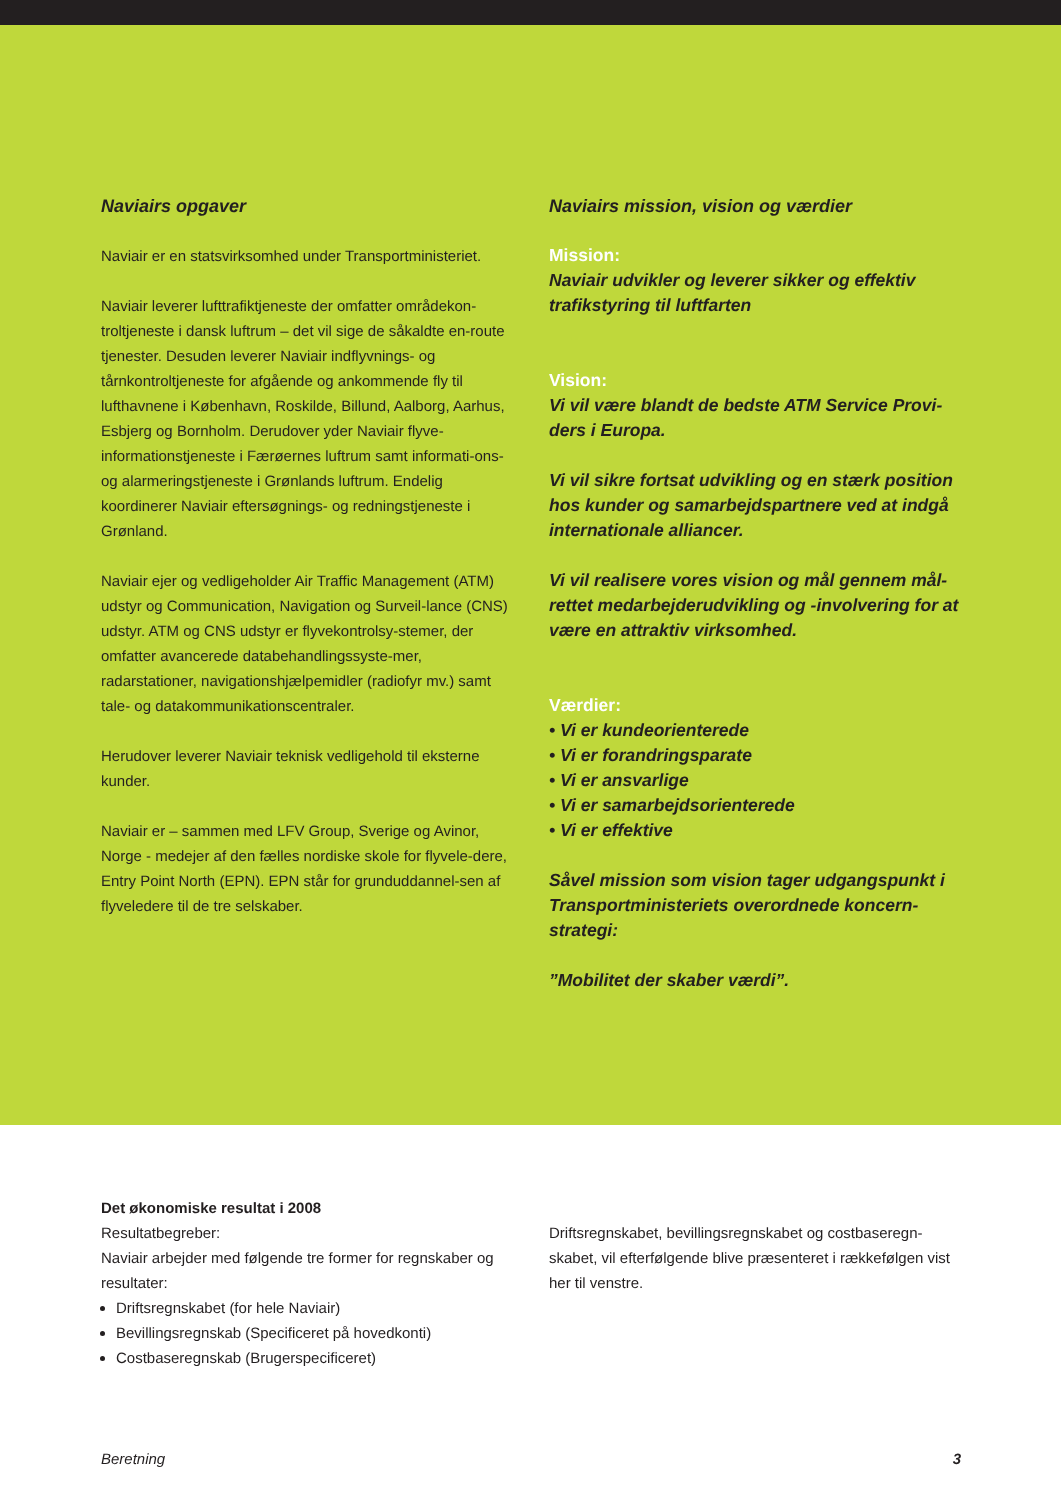Naviairs opgaver
Naviair er en statsvirksomhed under Transportministeriet.
Naviair leverer lufttrafiktjeneste der omfatter områdekon-troltjeneste i dansk luftrum – det vil sige de såkaldte en-route tjenester. Desuden leverer Naviair indflyvnings- og tårnkontroltjeneste for afgående og ankommende fly til lufthavnene i København, Roskilde, Billund, Aalborg, Aarhus, Esbjerg og Bornholm. Derudover yder Naviair flyve-informationstjeneste i Færøernes luftrum samt informati-ons- og alarmeringstjeneste i Grønlands luftrum. Endelig koordinerer Naviair eftersøgnings- og redningstjeneste i Grønland.
Naviair ejer og vedligeholder Air Traffic Management (ATM) udstyr og Communication, Navigation og Surveil-lance (CNS) udstyr. ATM og CNS udstyr er flyvekontrolsy-stemer, der omfatter avancerede databehandlingssyste-mer, radarstationer, navigationshjælpemidler (radiofyr mv.) samt tale- og datakommunikationscentraler.
Herudover leverer Naviair teknisk vedligehold til eksterne kunder.
Naviair er – sammen med LFV Group, Sverige og Avinor, Norge - medejer af den fælles nordiske skole for flyvele-dere, Entry Point North (EPN). EPN står for grunduddannel-sen af flyveledere til de tre selskaber.
Naviairs mission, vision og værdier
Mission:
Naviair udvikler og leverer sikker og effektiv trafikstyring til luftfarten
Vision:
Vi vil være blandt de bedste ATM Service Provi-ders i Europa.
Vi vil sikre fortsat udvikling og en stærk position hos kunder og samarbejdspartnere ved at indgå internationale alliancer.
Vi vil realisere vores vision og mål gennem mål-rettet medarbejderudvikling og -involvering for at være en attraktiv virksomhed.
Værdier:
• Vi er kundeorienterede
• Vi er forandringsparate
• Vi er ansvarlige
• Vi er samarbejdsorienterede
• Vi er effektive
Såvel mission som vision tager udgangspunkt i Transportministeriets overordnede koncern-strategi:
”Mobilitet der skaber værdi”.
Det økonomiske resultat i 2008
Resultatbegreber:
Naviair arbejder med følgende tre former for regnskaber og resultater:
Driftsregnskabet (for hele Naviair)
Bevillingsregnskab (Specificeret på hovedkonti)
Costbaseregnskab (Brugerspecificeret)
Driftsregnskabet, bevillingsregnskabet og costbaseregn-skabet, vil efterfølgende blive præsenteret i rækkefølgen vist her til venstre.
Beretning 3